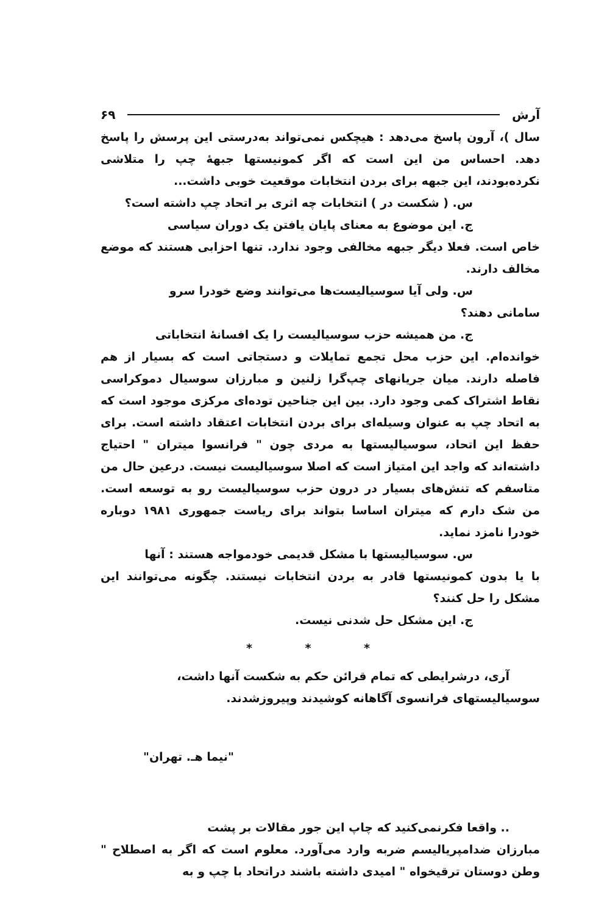آرش ۶۹
سال )، آرون پاسخ می‌دهد : هیچکس نمی‌تواند به‌درستی این پرسش را پاسخ دهد. احساس من این است که اگر کمونیستها جبههٔ چپ را متلاشی نکرده‌بودند، این جبهه برای بردن انتخابات موقعیت خوبی داشت...
س. ( شکست در ) انتخابات چه اثری بر اتحاد چپ داشته است؟
ج. این موضوع به معنای پایان یافتن یک دوران سیاسی
خاص است. فعلا دیگر جبهه مخالفی وجود ندارد. تنها احزابی هستند که موضع مخالف دارند.
س. ولی آیا سوسیالیست‌ها می‌توانند وضع خودرا سرو
سامانی دهند؟
ج. من همیشه حزب سوسیالیست را یک افسانهٔ انتخاباتی
خوانده‌ام. این حزب محل تجمع تمایلات و دستجاتی است که بسیار از هم فاصله دارند. میان جریانهای چپ‌گرا زلنین و مبارزان سوسیال دموکراسی نقاط اشتراک کمی وجود دارد. بین این جناحین توده‌ای مرکزی موجود است که به اتحاد چپ به عنوان وسیله‌ای برای بردن انتخابات اعتقاد داشته است. برای حفظ این اتحاد، سوسیالیستها به مردی چون " فرانسوا میتران " احتیاج داشته‌اند که واجد این امتیاز است که اصلا سوسیالیست نیست. درعین حال من متاسفم که تنش‌های بسیار در درون حزب سوسیالیست رو به توسعه است. من شک دارم که میتران اساسا بتواند برای ریاست جمهوری ۱۹۸۱ دوباره خودرا نامزد نماید.
س. سوسیالیستها با مشکل قدیمی خودمواجه هستند : آنها
با یا بدون کمونیستها قادر به بردن انتخابات نیستند. چگونه می‌توانند این مشکل را حل کنند؟
ج. این مشکل حل شدنی نیست.
* * *
آری، درشرایطی که تمام قرائن حکم به شکست آنها داشت،
سوسیالیستهای فرانسوی آگاهانه کوشیدند وپیروزشدند.
"نیما هـ. تهران"
.. واقعا فکرنمی‌کنید که چاپ این جور مقالات بر پشت
مبارزان ضدامپریالیسم ضربه وارد می‌آورد. معلوم است که اگر به اصطلاح " وطن دوستان ترقیخواه " امیدی داشته باشند دراتحاد با چپ و به